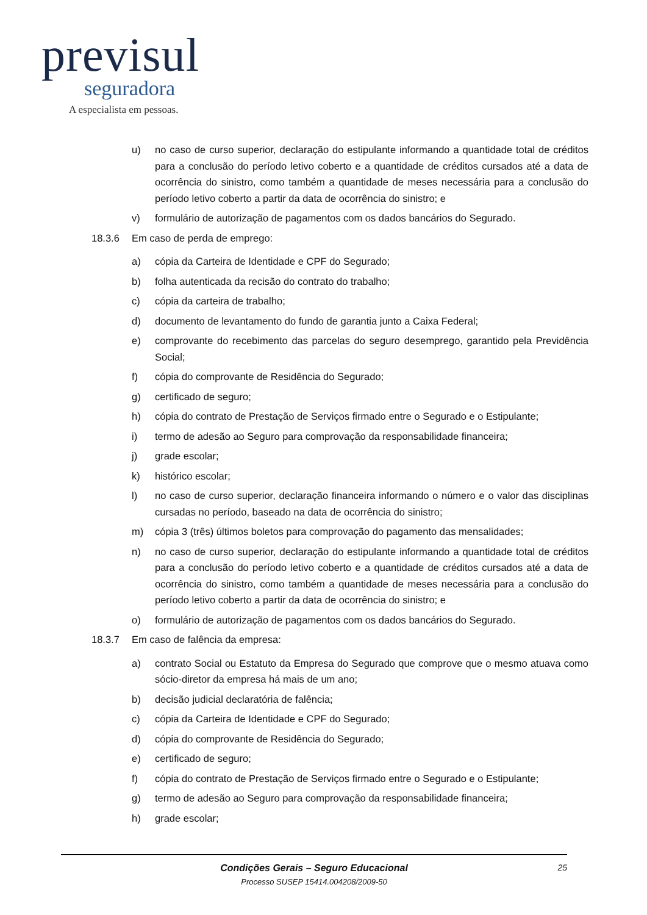previsul
seguradora
A especialista em pessoas.
u) no caso de curso superior, declaração do estipulante informando a quantidade total de créditos para a conclusão do período letivo coberto e a quantidade de créditos cursados até a data de ocorrência do sinistro, como também a quantidade de meses necessária para a conclusão do período letivo coberto a partir da data de ocorrência do sinistro; e
v) formulário de autorização de pagamentos com os dados bancários do Segurado.
18.3.6 Em caso de perda de emprego:
a) cópia da Carteira de Identidade e CPF do Segurado;
b) folha autenticada da recisão do contrato do trabalho;
c) cópia da carteira de trabalho;
d) documento de levantamento do fundo de garantia junto a Caixa Federal;
e) comprovante do recebimento das parcelas do seguro desemprego, garantido pela Previdência Social;
f) cópia do comprovante de Residência do Segurado;
g) certificado de seguro;
h) cópia do contrato de Prestação de Serviços firmado entre o Segurado e o Estipulante;
i) termo de adesão ao Seguro para comprovação da responsabilidade financeira;
j) grade escolar;
k) histórico escolar;
l) no caso de curso superior, declaração financeira informando o número e o valor das disciplinas cursadas no período, baseado na data de ocorrência do sinistro;
m) cópia 3 (três) últimos boletos para comprovação do pagamento das mensalidades;
n) no caso de curso superior, declaração do estipulante informando a quantidade total de créditos para a conclusão do período letivo coberto e a quantidade de créditos cursados até a data de ocorrência do sinistro, como também a quantidade de meses necessária para a conclusão do período letivo coberto a partir da data de ocorrência do sinistro; e
o) formulário de autorização de pagamentos com os dados bancários do Segurado.
18.3.7 Em caso de falência da empresa:
a) contrato Social ou Estatuto da Empresa do Segurado que comprove que o mesmo atuava como sócio-diretor da empresa há mais de um ano;
b) decisão judicial declaratória de falência;
c) cópia da Carteira de Identidade e CPF do Segurado;
d) cópia do comprovante de Residência do Segurado;
e) certificado de seguro;
f) cópia do contrato de Prestação de Serviços firmado entre o Segurado e o Estipulante;
g) termo de adesão ao Seguro para comprovação da responsabilidade financeira;
h) grade escolar;
Condições Gerais – Seguro Educacional
Processo SUSEP 15414.004208/2009-50
25